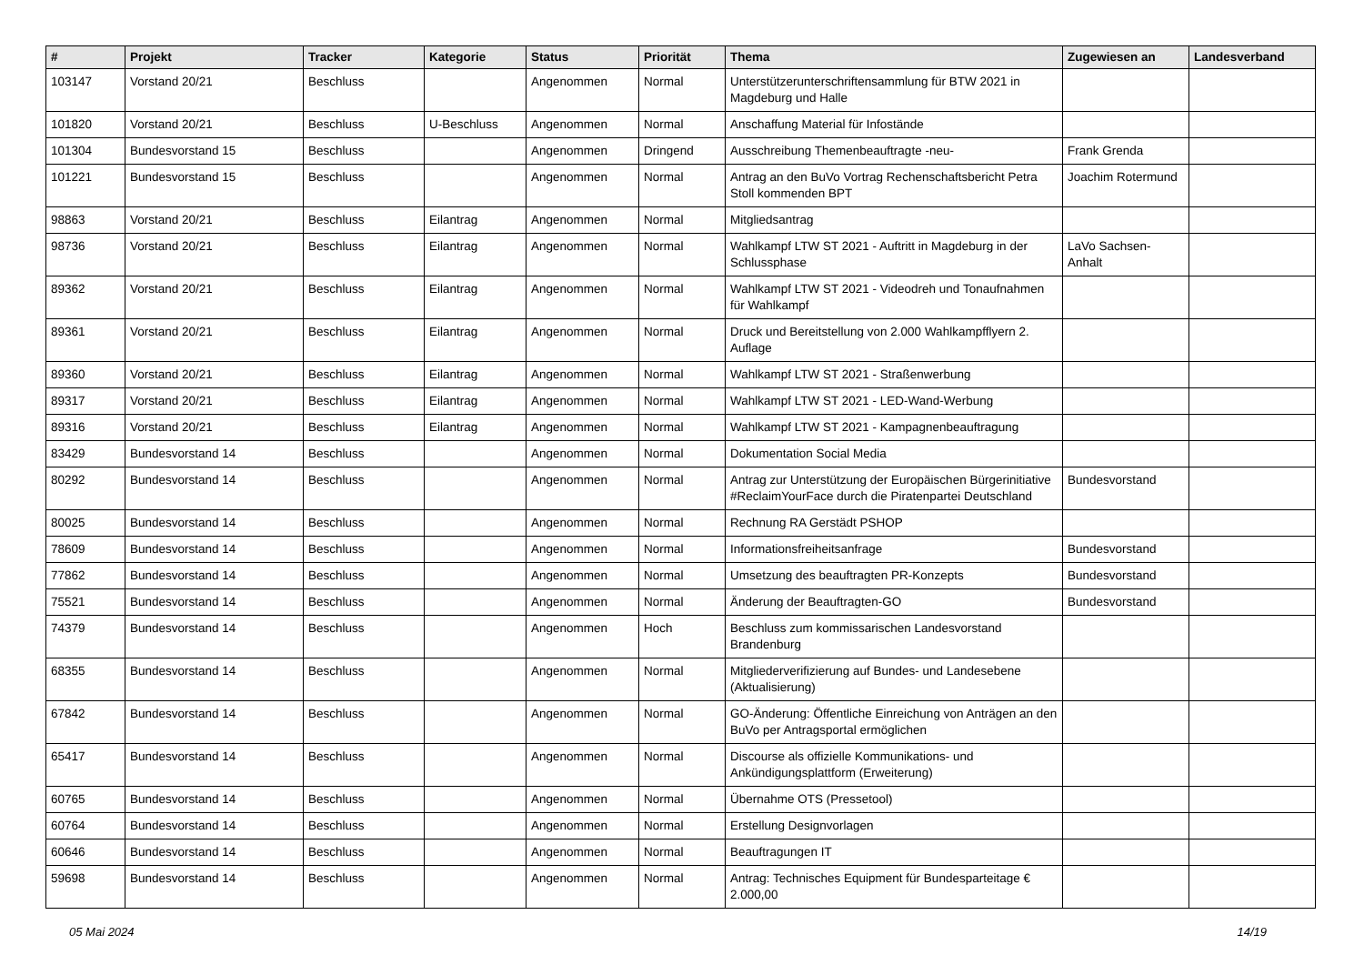| # | Projekt | Tracker | Kategorie | Status | Priorität | Thema | Zugewiesen an | Landesverband |
| --- | --- | --- | --- | --- | --- | --- | --- | --- |
| 103147 | Vorstand 20/21 | Beschluss | | Angenommen | Normal | Unterstützerunterschriftensammlung für BTW 2021 in Magdeburg und Halle | | |
| 101820 | Vorstand 20/21 | Beschluss | U-Beschluss | Angenommen | Normal | Anschaffung Material für Infostände | | |
| 101304 | Bundesvorstand 15 | Beschluss | | Angenommen | Dringend | Ausschreibung Themenbeauftragte -neu- | Frank Grenda | |
| 101221 | Bundesvorstand 15 | Beschluss | | Angenommen | Normal | Antrag an den BuVo Vortrag Rechenschaftsbericht Petra Stoll kommenden BPT | Joachim Rotermund | |
| 98863 | Vorstand 20/21 | Beschluss | Eilantrag | Angenommen | Normal | Mitgliedsantrag | | |
| 98736 | Vorstand 20/21 | Beschluss | Eilantrag | Angenommen | Normal | Wahlkampf LTW ST 2021 - Auftritt in Magdeburg in der Schlussphase | LaVo Sachsen-Anhalt | |
| 89362 | Vorstand 20/21 | Beschluss | Eilantrag | Angenommen | Normal | Wahlkampf LTW ST 2021 - Videodreh und Tonaufnahmen für Wahlkampf | | |
| 89361 | Vorstand 20/21 | Beschluss | Eilantrag | Angenommen | Normal | Druck und Bereitstellung von 2.000 Wahlkampfflyern 2. Auflage | | |
| 89360 | Vorstand 20/21 | Beschluss | Eilantrag | Angenommen | Normal | Wahlkampf LTW ST 2021 - Straßenwerbung | | |
| 89317 | Vorstand 20/21 | Beschluss | Eilantrag | Angenommen | Normal | Wahlkampf LTW ST 2021 - LED-Wand-Werbung | | |
| 89316 | Vorstand 20/21 | Beschluss | Eilantrag | Angenommen | Normal | Wahlkampf LTW ST 2021 - Kampagnenbeauftragung | | |
| 83429 | Bundesvorstand 14 | Beschluss | | Angenommen | Normal | Dokumentation Social Media | | |
| 80292 | Bundesvorstand 14 | Beschluss | | Angenommen | Normal | Antrag zur Unterstützung der Europäischen Bürgerinitiative #ReclaimYourFace durch die Piratenpartei Deutschland | Bundesvorstand | |
| 80025 | Bundesvorstand 14 | Beschluss | | Angenommen | Normal | Rechnung RA Gerstädt PSHOP | | |
| 78609 | Bundesvorstand 14 | Beschluss | | Angenommen | Normal | Informationsfreiheitsanfrage | Bundesvorstand | |
| 77862 | Bundesvorstand 14 | Beschluss | | Angenommen | Normal | Umsetzung des beauftragten PR-Konzepts | Bundesvorstand | |
| 75521 | Bundesvorstand 14 | Beschluss | | Angenommen | Normal | Änderung der Beauftragten-GO | Bundesvorstand | |
| 74379 | Bundesvorstand 14 | Beschluss | | Angenommen | Hoch | Beschluss zum kommissarischen Landesvorstand Brandenburg | | |
| 68355 | Bundesvorstand 14 | Beschluss | | Angenommen | Normal | Mitgliederverifizierung auf Bundes- und Landesebene (Aktualisierung) | | |
| 67842 | Bundesvorstand 14 | Beschluss | | Angenommen | Normal | GO-Änderung: Öffentliche Einreichung von Anträgen an den BuVo per Antragsportal ermöglichen | | |
| 65417 | Bundesvorstand 14 | Beschluss | | Angenommen | Normal | Discourse als offizielle Kommunikations- und Ankündigungsplattform (Erweiterung) | | |
| 60765 | Bundesvorstand 14 | Beschluss | | Angenommen | Normal | Übernahme OTS (Pressetool) | | |
| 60764 | Bundesvorstand 14 | Beschluss | | Angenommen | Normal | Erstellung Designvorlagen | | |
| 60646 | Bundesvorstand 14 | Beschluss | | Angenommen | Normal | Beauftragungen IT | | |
| 59698 | Bundesvorstand 14 | Beschluss | | Angenommen | Normal | Antrag: Technisches Equipment für Bundesparteitage € 2.000,00 | | |
05 Mai 2024 14/19